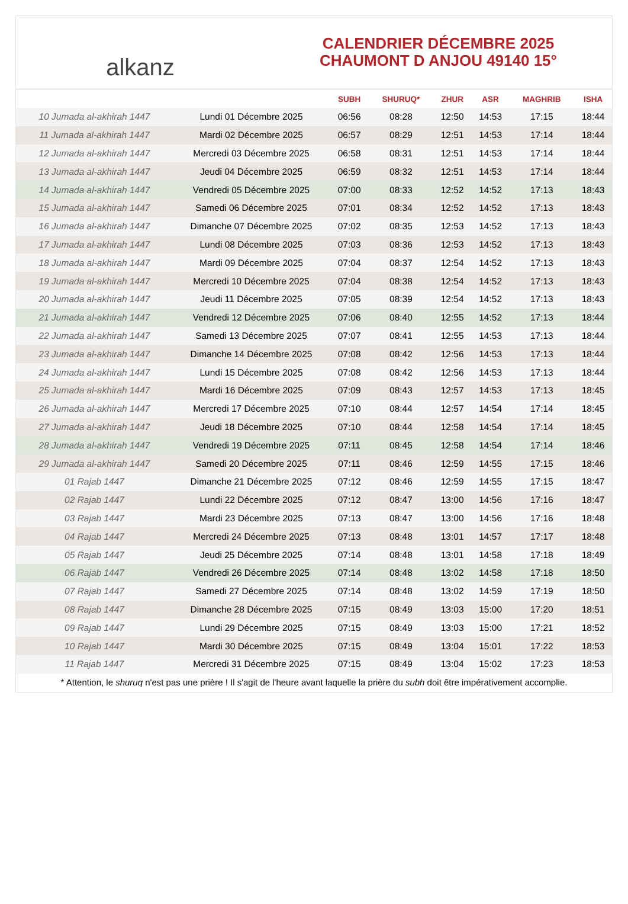alkanz
CALENDRIER DÉCEMBRE 2025
CHAUMONT D ANJOU 49140 15°
| | | SUBH | SHURUQ* | ZHUR | ASR | MAGHRIB | ISHA |
| --- | --- | --- | --- | --- | --- | --- | --- |
| 10 Jumada al-akhirah 1447 | Lundi 01 Décembre 2025 | 06:56 | 08:28 | 12:50 | 14:53 | 17:15 | 18:44 |
| 11 Jumada al-akhirah 1447 | Mardi 02 Décembre 2025 | 06:57 | 08:29 | 12:51 | 14:53 | 17:14 | 18:44 |
| 12 Jumada al-akhirah 1447 | Mercredi 03 Décembre 2025 | 06:58 | 08:31 | 12:51 | 14:53 | 17:14 | 18:44 |
| 13 Jumada al-akhirah 1447 | Jeudi 04 Décembre 2025 | 06:59 | 08:32 | 12:51 | 14:53 | 17:14 | 18:44 |
| 14 Jumada al-akhirah 1447 | Vendredi 05 Décembre 2025 | 07:00 | 08:33 | 12:52 | 14:52 | 17:13 | 18:43 |
| 15 Jumada al-akhirah 1447 | Samedi 06 Décembre 2025 | 07:01 | 08:34 | 12:52 | 14:52 | 17:13 | 18:43 |
| 16 Jumada al-akhirah 1447 | Dimanche 07 Décembre 2025 | 07:02 | 08:35 | 12:53 | 14:52 | 17:13 | 18:43 |
| 17 Jumada al-akhirah 1447 | Lundi 08 Décembre 2025 | 07:03 | 08:36 | 12:53 | 14:52 | 17:13 | 18:43 |
| 18 Jumada al-akhirah 1447 | Mardi 09 Décembre 2025 | 07:04 | 08:37 | 12:54 | 14:52 | 17:13 | 18:43 |
| 19 Jumada al-akhirah 1447 | Mercredi 10 Décembre 2025 | 07:04 | 08:38 | 12:54 | 14:52 | 17:13 | 18:43 |
| 20 Jumada al-akhirah 1447 | Jeudi 11 Décembre 2025 | 07:05 | 08:39 | 12:54 | 14:52 | 17:13 | 18:43 |
| 21 Jumada al-akhirah 1447 | Vendredi 12 Décembre 2025 | 07:06 | 08:40 | 12:55 | 14:52 | 17:13 | 18:44 |
| 22 Jumada al-akhirah 1447 | Samedi 13 Décembre 2025 | 07:07 | 08:41 | 12:55 | 14:53 | 17:13 | 18:44 |
| 23 Jumada al-akhirah 1447 | Dimanche 14 Décembre 2025 | 07:08 | 08:42 | 12:56 | 14:53 | 17:13 | 18:44 |
| 24 Jumada al-akhirah 1447 | Lundi 15 Décembre 2025 | 07:08 | 08:42 | 12:56 | 14:53 | 17:13 | 18:44 |
| 25 Jumada al-akhirah 1447 | Mardi 16 Décembre 2025 | 07:09 | 08:43 | 12:57 | 14:53 | 17:13 | 18:45 |
| 26 Jumada al-akhirah 1447 | Mercredi 17 Décembre 2025 | 07:10 | 08:44 | 12:57 | 14:54 | 17:14 | 18:45 |
| 27 Jumada al-akhirah 1447 | Jeudi 18 Décembre 2025 | 07:10 | 08:44 | 12:58 | 14:54 | 17:14 | 18:45 |
| 28 Jumada al-akhirah 1447 | Vendredi 19 Décembre 2025 | 07:11 | 08:45 | 12:58 | 14:54 | 17:14 | 18:46 |
| 29 Jumada al-akhirah 1447 | Samedi 20 Décembre 2025 | 07:11 | 08:46 | 12:59 | 14:55 | 17:15 | 18:46 |
| 01 Rajab 1447 | Dimanche 21 Décembre 2025 | 07:12 | 08:46 | 12:59 | 14:55 | 17:15 | 18:47 |
| 02 Rajab 1447 | Lundi 22 Décembre 2025 | 07:12 | 08:47 | 13:00 | 14:56 | 17:16 | 18:47 |
| 03 Rajab 1447 | Mardi 23 Décembre 2025 | 07:13 | 08:47 | 13:00 | 14:56 | 17:16 | 18:48 |
| 04 Rajab 1447 | Mercredi 24 Décembre 2025 | 07:13 | 08:48 | 13:01 | 14:57 | 17:17 | 18:48 |
| 05 Rajab 1447 | Jeudi 25 Décembre 2025 | 07:14 | 08:48 | 13:01 | 14:58 | 17:18 | 18:49 |
| 06 Rajab 1447 | Vendredi 26 Décembre 2025 | 07:14 | 08:48 | 13:02 | 14:58 | 17:18 | 18:50 |
| 07 Rajab 1447 | Samedi 27 Décembre 2025 | 07:14 | 08:48 | 13:02 | 14:59 | 17:19 | 18:50 |
| 08 Rajab 1447 | Dimanche 28 Décembre 2025 | 07:15 | 08:49 | 13:03 | 15:00 | 17:20 | 18:51 |
| 09 Rajab 1447 | Lundi 29 Décembre 2025 | 07:15 | 08:49 | 13:03 | 15:00 | 17:21 | 18:52 |
| 10 Rajab 1447 | Mardi 30 Décembre 2025 | 07:15 | 08:49 | 13:04 | 15:01 | 17:22 | 18:53 |
| 11 Rajab 1447 | Mercredi 31 Décembre 2025 | 07:15 | 08:49 | 13:04 | 15:02 | 17:23 | 18:53 |
* Attention, le shuruq n'est pas une prière ! Il s'agit de l'heure avant laquelle la prière du subh doit être impérativement accomplie.